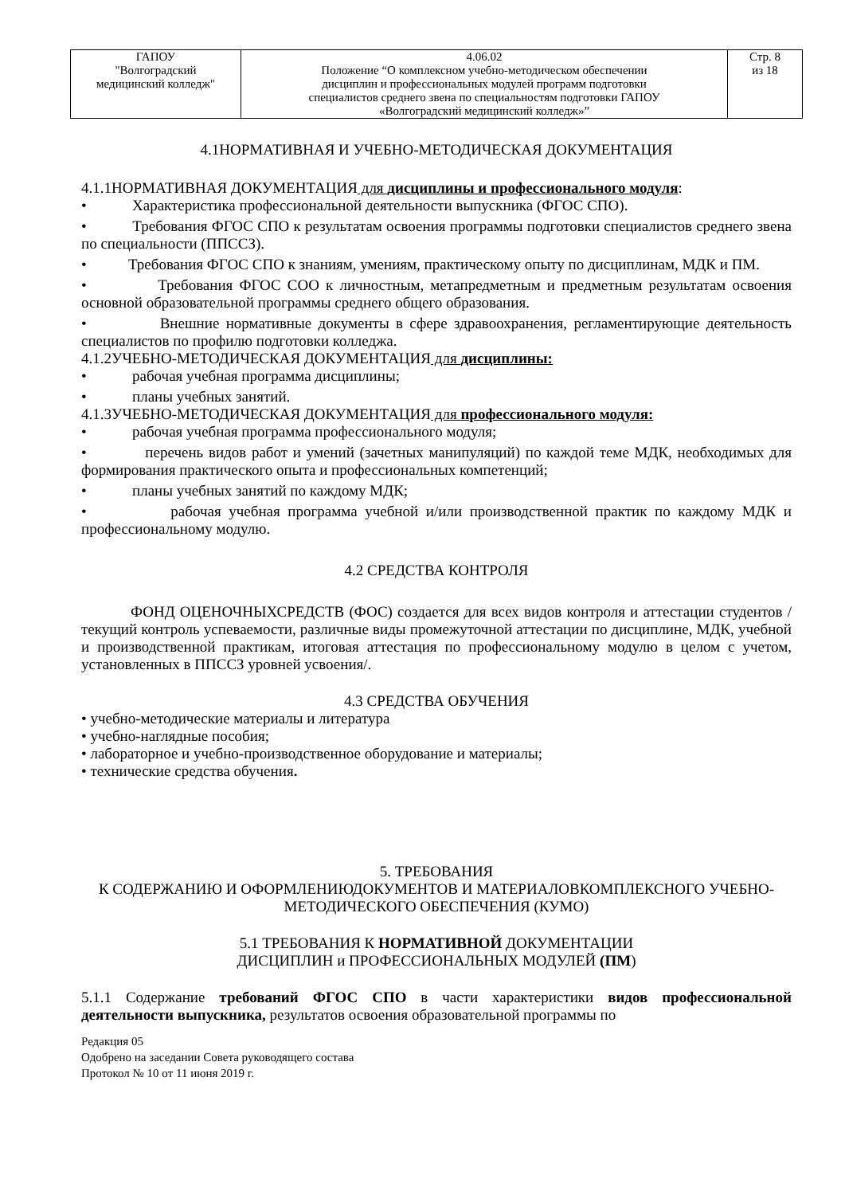| ГАПОУ "Волгоградский медицинский колледж" | 4.06.02 Положение “О комплексном учебно-методическом обеспечении дисциплин и профессиональных модулей программ подготовки специалистов среднего звена по специальностям подготовки ГАПОУ «Волгоградский медицинский колледж»” | Стр. 8 из 18 |
4.1НОРМАТИВНАЯ И УЧЕБНО-МЕТОДИЧЕСКАЯ ДОКУМЕНТАЦИЯ
4.1.1НОРМАТИВНАЯ ДОКУМЕНТАЦИЯ для дисциплины и профессионального модуля:
• Характеристика профессиональной деятельности выпускника (ФГОС СПО).
• Требования ФГОС СПО к результатам освоения программы подготовки специалистов среднего звена по специальности (ППССЗ).
• Требования ФГОС СПО к знаниям, умениям, практическому опыту по дисциплинам, МДК и ПМ.
• Требования ФГОС СОО к личностным, метапредметным и предметным результатам освоения основной образовательной программы среднего общего образования.
• Внешние нормативные документы в сфере здравоохранения, регламентирующие деятельность специалистов по профилю подготовки колледжа.
4.1.2УЧЕБНО-МЕТОДИЧЕСКАЯ ДОКУМЕНТАЦИЯ для дисциплины:
• рабочая учебная программа дисциплины;
• планы учебных занятий.
4.1.3УЧЕБНО-МЕТОДИЧЕСКАЯ ДОКУМЕНТАЦИЯ для профессионального модуля:
• рабочая учебная программа профессионального модуля;
• перечень видов работ и умений (зачетных манипуляций) по каждой теме МДК, необходимых для формирования практического опыта и профессиональных компетенций;
• планы учебных занятий по каждому МДК;
• рабочая учебная программа учебной и/или производственной практик по каждому МДК и профессиональному модулю.
4.2 СРЕДСТВА КОНТРОЛЯ
ФОНД ОЦЕНОЧНЫХСРЕДСТВ (ФОС) создается для всех видов контроля и аттестации студентов /текущий контроль успеваемости, различные виды промежуточной аттестации по дисциплине, МДК, учебной и производственной практикам, итоговая аттестация по профессиональному модулю в целом с учетом, установленных в ППССЗ уровней усвоения/.
4.3 СРЕДСТВА ОБУЧЕНИЯ
• учебно-методические материалы и литература
• учебно-наглядные пособия;
• лабораторное и учебно-производственное оборудование и материалы;
• технические средства обучения.
5. ТРЕБОВАНИЯ
К СОДЕРЖАНИЮ И ОФОРМЛЕНИЮДОКУМЕНТОВ И МАТЕРИАЛОВКОМПЛЕКСНОГО УЧЕБНО-МЕТОДИЧЕСКОГО ОБЕСПЕЧЕНИЯ (КУМО)
5.1 ТРЕБОВАНИЯ К НОРМАТИВНОЙ ДОКУМЕНТАЦИИ
ДИСЦИПЛИН и ПРОФЕССИОНАЛЬНЫХ МОДУЛЕЙ (ПМ)
5.1.1 Содержание требований ФГОС СПО в части характеристики видов профессиональной деятельности выпускника, результатов освоения образовательной программы по
Редакция 05
Одобрено на заседании Совета руководящего состава
Протокол № 10 от 11 июня 2019 г.